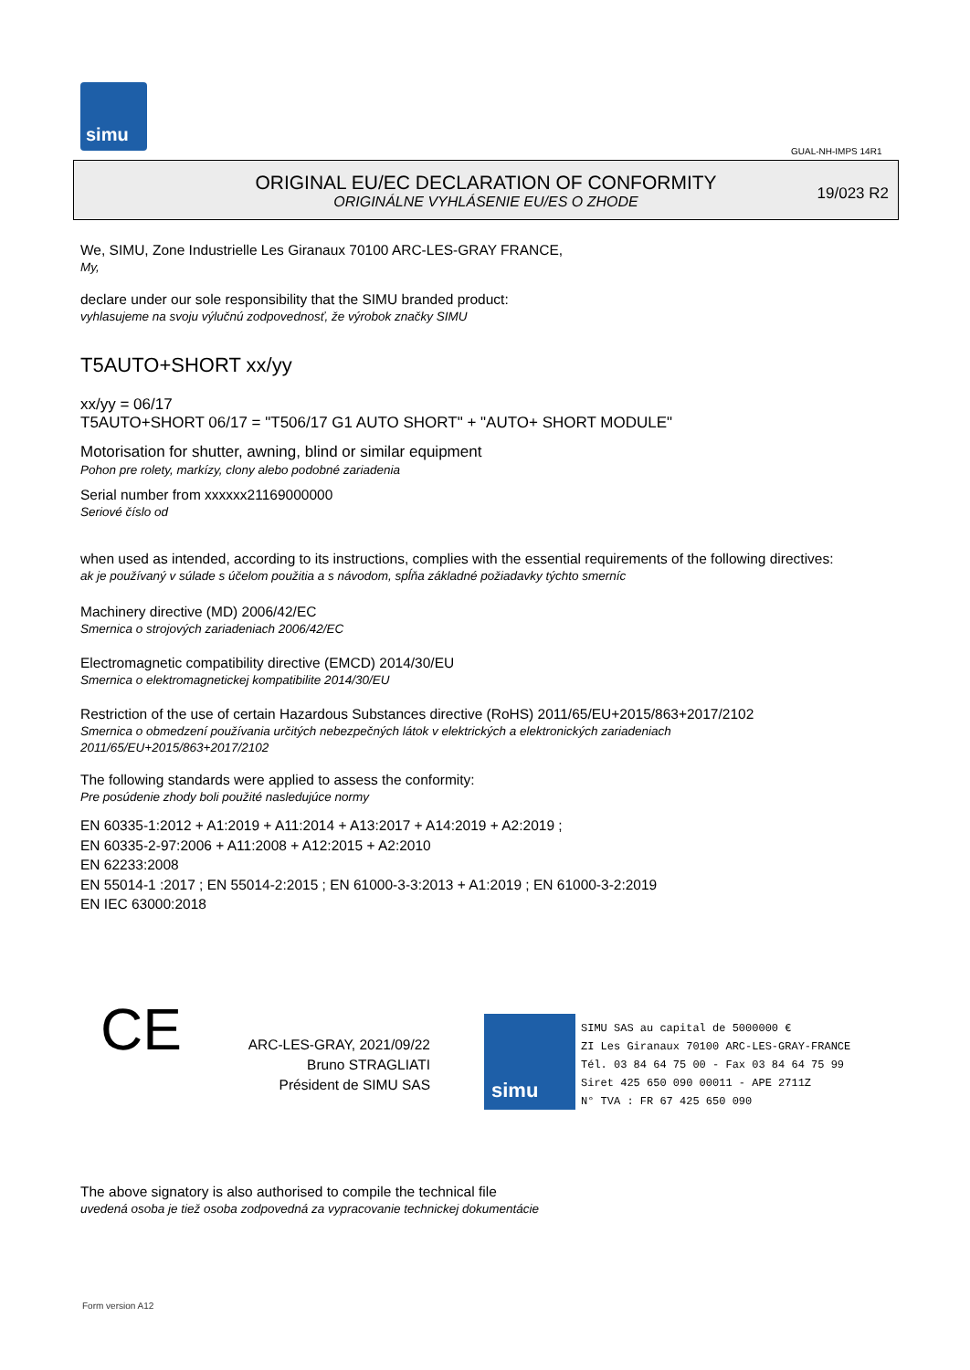simu
GUAL-NH-IMPS 14R1
ORIGINAL EU/EC DECLARATION OF CONFORMITY
ORIGINÁLNE VYHLÁSENIE EU/ES O ZHODE
19/023 R2
We, SIMU, Zone Industrielle Les Giranaux 70100 ARC-LES-GRAY FRANCE,
My,
declare under our sole responsibility that the SIMU branded product:
vyhlasujeme na svoju výlučnú zodpovednosť, že výrobok značky SIMU
T5AUTO+SHORT xx/yy
xx/yy = 06/17
T5AUTO+SHORT 06/17 = "T506/17 G1 AUTO SHORT" + "AUTO+ SHORT MODULE"
Motorisation for shutter, awning, blind or similar equipment
Pohon pre rolety, markízy, clony alebo podobné zariadenia
Serial number from xxxxxx21169000000
Seriové číslo od
when used as intended, according to its instructions, complies with the essential requirements of the following directives:
ak je používaný v súlade s účelom použitia a s návodom, spĺňa základné požiadavky týchto smerníc
Machinery directive (MD) 2006/42/EC
Smernica o strojových zariadeniach 2006/42/EC
Electromagnetic compatibility directive (EMCD) 2014/30/EU
Smernica o elektromagnetickej kompatibilite 2014/30/EU
Restriction of the use of certain Hazardous Substances directive (RoHS) 2011/65/EU+2015/863+2017/2102
Smernica o obmedzení používania určitých nebezpečných látok v elektrických a elektronických zariadeniach
2011/65/EU+2015/863+2017/2102
The following standards were applied to assess the conformity:
Pre posúdenie zhody boli použité nasledujúce normy
EN 60335-1:2012 + A1:2019 + A11:2014 + A13:2017 + A14:2019 + A2:2019 ;
EN 60335-2-97:2006 + A11:2008 + A12:2015 + A2:2010
EN 62233:2008
EN 55014-1 :2017 ; EN 55014-2:2015 ; EN 61000-3-3:2013 + A1:2019 ; EN 61000-3-2:2019
EN IEC 63000:2018
CE
ARC-LES-GRAY, 2021/09/22
Bruno STRAGLIATI
Président de SIMU SAS
simu
SIMU SAS au capital de 5000000 €
ZI Les Giranaux 70100 ARC-LES-GRAY-FRANCE
Tél. 03 84 64 75 00 - Fax 03 84 64 75 99
Siret 425 650 090 00011 - APE 2711Z
N° TVA : FR 67 425 650 090
The above signatory is also authorised to compile the technical file
uvedená osoba je tiež osoba zodpovedná za vypracovanie technickej dokumentácie
Form version A12